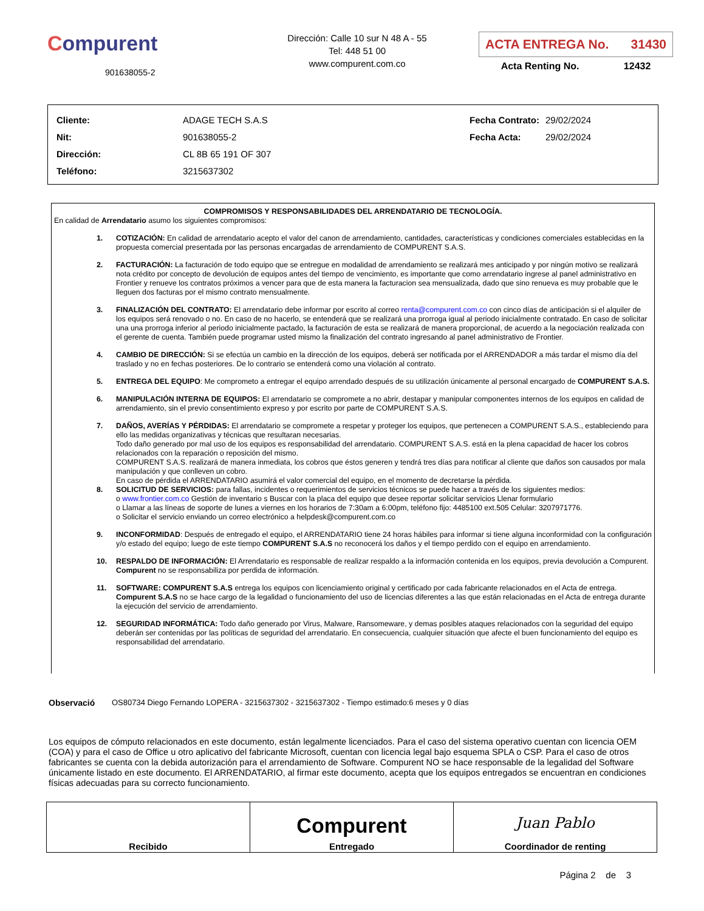Compurent
901638055-2
Dirección: Calle 10 sur N 48 A - 55
Tel: 448 51 00
www.compurent.com.co
ACTA ENTREGA No. 31430
Acta Renting No. 12432
| Cliente: | ADAGE TECH S.A.S |
| Nit: | 901638055-2 |
| Dirección: | CL 8B 65 191 OF 307 |
| Teléfono: | 3215637302 |
| Fecha Contrato: | 29/02/2024 |
| Fecha Acta: | 29/02/2024 |
COMPROMISOS Y RESPONSABILIDADES DEL ARRENDATARIO DE TECNOLOGÍA.
En calidad de Arrendatario asumo los siguientes compromisos:
1. COTIZACIÓN: En calidad de arrendatario acepto el valor del canon de arrendamiento, cantidades, características y condiciones comerciales establecidas en la propuesta comercial presentada por las personas encargadas de arrendamiento de COMPURENT S.A.S.
2. FACTURACIÓN: La facturación de todo equipo que se entregue en modalidad de arrendamiento se realizará mes anticipado y por ningún motivo se realizará nota crédito por concepto de devolución de equipos antes del tiempo de vencimiento, es importante que como arrendatario ingrese al panel administrativo en Frontier y renueve los contratos próximos a vencer para que de esta manera la facturacion sea mensualizada, dado que sino renueva es muy probable que le lleguen dos facturas por el mismo contrato mensualmente.
3. FINALIZACIÓN DEL CONTRATO: El arrendatario debe informar por escrito al correo renta@compurent.com.co con cinco días de anticipación si el alquiler de los equipos será renovado o no. En caso de no hacerlo, se entenderá que se realizará una prorroga igual al periodo inicialmente contratado. En caso de solicitar una una prorroga inferior al periodo inicialmente pactado, la facturación de esta se realizará de manera proporcional, de acuerdo a la negociación realizada con el gerente de cuenta. También puede programar usted mismo la finalización del contrato ingresando al panel administrativo de Frontier.
4. CAMBIO DE DIRECCIÓN: Si se efectúa un cambio en la dirección de los equipos, deberá ser notificada por el ARRENDADOR a más tardar el mismo día del traslado y no en fechas posteriores. De lo contrario se entenderá como una violación al contrato.
5. ENTREGA DEL EQUIPO: Me comprometo a entregar el equipo arrendado después de su utilización únicamente al personal encargado de COMPURENT S.A.S.
6. MANIPULACIÓN INTERNA DE EQUIPOS: El arrendatario se compromete a no abrir, destapar y manipular componentes internos de los equipos en calidad de arrendamiento, sin el previo consentimiento expreso y por escrito por parte de COMPURENT S.A.S.
7. DAÑOS, AVERÍAS Y PÉRDIDAS: El arrendatario se compromete a respetar y proteger los equipos, que pertenecen a COMPURENT S.A.S., estableciendo para ello las medidas organizativas y técnicas que resultaran necesarias.
Todo daño generado por mal uso de los equipos es responsabilidad del arrendatario. COMPURENT S.A.S. está en la plena capacidad de hacer los cobros relacionados con la reparación o reposición del mismo.
COMPURENT S.A.S. realizará de manera inmediata, los cobros que éstos generen y tendrá tres días para notificar al cliente que daños son causados por mala manipulación y que conlleven un cobro.
En caso de pérdida el ARRENDATARIO asumirá el valor comercial del equipo, en el momento de decretarse la pérdida.
8. SOLICITUD DE SERVICIOS: para fallas, incidentes o requerimientos de servicios técnicos se puede hacer a través de los siguientes medios:
o www.frontier.com.co Gestión de inventario s Buscar con la placa del equipo que desee reportar solicitar servicios Llenar formulario
o Llamar a las líneas de soporte de lunes a viernes en los horarios de 7:30am a 6:00pm, teléfono fijo: 4485100 ext.505 Celular: 3207971776.
o Solicitar el servicio enviando un correo electrónico a helpdesk@compurent.com.co
9. INCONFORMIDAD: Después de entregado el equipo, el ARRENDATARIO tiene 24 horas hábiles para informar si tiene alguna inconformidad con la configuración y/o estado del equipo; luego de este tiempo COMPURENT S.A.S no reconocerá los daños y el tiempo perdido con el equipo en arrendamiento.
10. RESPALDO DE INFORMACIÓN: El Arrendatario es responsable de realizar respaldo a la información contenida en los equipos, previa devolución a Compurent. Compurent no se responsabiliza por perdida de información.
11. SOFTWARE: COMPURENT S.A.S entrega los equipos con licenciamiento original y certificado por cada fabricante relacionados en el Acta de entrega. Compurent S.A.S no se hace cargo de la legalidad o funcionamiento del uso de licencias diferentes a las que están relacionadas en el Acta de entrega durante la ejecución del servicio de arrendamiento.
12. SEGURIDAD INFORMÁTICA: Todo daño generado por Virus, Malware, Ransomeware, y demas posibles ataques relacionados con la seguridad del equipo deberán ser contenidas por las políticas de seguridad del arrendatario. En consecuencia, cualquier situación que afecte el buen funcionamiento del equipo es responsabilidad del arrendatario.
Observació OS80734 Diego Fernando LOPERA - 3215637302 - 3215637302 - Tiempo estimado:6 meses y 0 días
Los equipos de cómputo relacionados en este documento, están legalmente licenciados. Para el caso del sistema operativo cuentan con licencia OEM (COA) y para el caso de Office u otro aplicativo del fabricante Microsoft, cuentan con licencia legal bajo esquema SPLA o CSP. Para el caso de otros fabricantes se cuenta con la debida autorización para el arrendamiento de Software. Compurent NO se hace responsable de la legalidad del Software únicamente listado en este documento. El ARRENDATARIO, al firmar este documento, acepta que los equipos entregados se encuentran en condiciones físicas adecuadas para su correcto funcionamiento.
| Recibido | Compurent Entregado | Juan Pablo Coordinador de renting |
Página 2 de 3